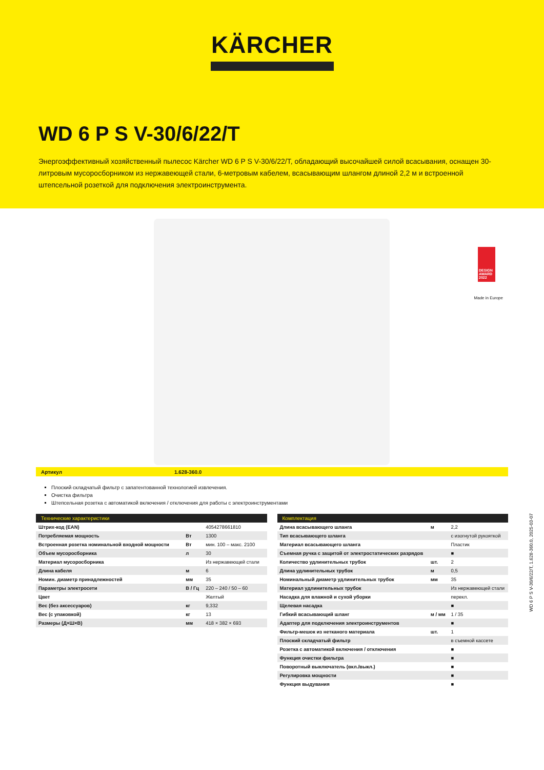KÄRCHER
WD 6 P S V-30/6/22/T
Энергоэффективный хозяйственный пылесос Kärcher WD 6 P S V-30/6/22/T, обладающий высочайшей силой всасывания, оснащен 30-литровым мусоросборником из нержавеющей стали, 6-метровым кабелем, всасывающим шлангом длиной 2,2 м и встроенной штепсельной розеткой для подключения электроинструмента.
DESIGN AWARD 2022
Made in Europe
Артикул 1.628-360.0
Плоский складчатый фильтр с запатентованной технологией извлечения.
Очистка фильтра
Штепсельная розетка с автоматикой включения / отключения для работы с электроинструментами
Технические характеристики
| Штрих-код (EAN) | | 4054278661810 |
| Потребляемая мощность | Вт | 1300 |
| Встроенная розетка номинальной входной мощности | Вт | мин. 100 – макс. 2100 |
| Объем мусоросборника | л | 30 |
| Материал мусоросборника | | Из нержавеющей стали |
| Длина кабеля | м | 6 |
| Номин. диаметр принадлежностей | мм | 35 |
| Параметры электросети | В / Гц | 220 – 240 / 50 – 60 |
| Цвет | | Желтый |
| Вес (без аксессуаров) | кг | 9,332 |
| Вес (с упаковкой) | кг | 13 |
| Размеры (Д×Ш×В) | мм | 418 × 382 × 693 |
Комплектация
| Длина всасывающего шланга | м | 2,2 |
| Тип всасывающего шланга | | с изогнутой рукояткой |
| Материал всасывающего шланга | | Пластик |
| Съемная ручка с защитой от электростатических разрядов | | ■ |
| Количество удлинительных трубок | шт. | 2 |
| Длина удлинительных трубок | м | 0,5 |
| Номинальный диаметр удлинительных трубок | мм | 35 |
| Материал удлинительных трубок | | Из нержавеющей стали |
| Насадка для влажной и сухой уборки | | перекл. |
| Щелевая насадка | | ■ |
| Гибкий всасывающий шланг | м / мм | 1 / 35 |
| Адаптер для подключения электроинструментов | | ■ |
| Фильтр-мешок из нетканого материала | шт. | 1 |
| Плоский складчатый фильтр | | в съемной кассете |
| Розетка с автоматикой включения / отключения | | ■ |
| Функция очистки фильтра | | ■ |
| Поворотный выключатель (вкл./выкл.) | | ■ |
| Регулировка мощности | | ■ |
| Функция выдувания | | ■ |
WD 6 P S V-30/6/22/T, 1.628-360.0, 2025-03-07